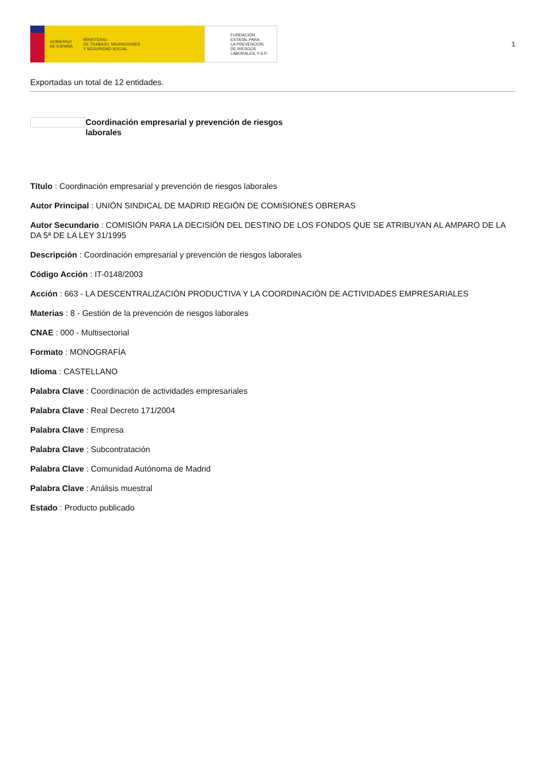GOBIERNO
DE ESPAÑA MINISTERIO
DE TRABAJO, MIGRACIONES
Y SEGURIDAD SOCIAL
FUNDACIÓN
ESTATAL PARA
LA PREVENCIÓN
DE RIESGOS
LABORALES, F.S.P.
1
Exportadas un total de 12 entidades.
Coordinación empresarial y prevención de riesgos laborales
Título : Coordinación empresarial y prevención de riesgos laborales
Autor Principal : UNIÓN SINDICAL DE MADRID REGIÓN DE COMISIONES OBRERAS
Autor Secundario : COMISIÓN PARA LA DECISIÓN DEL DESTINO DE LOS FONDOS QUE SE ATRIBUYAN AL AMPARO DE LA DA 5ª DE LA LEY 31/1995
Descripción : Coordinación empresarial y prevención de riesgos laborales
Código Acción : IT-0148/2003
Acción : 663 - LA DESCENTRALIZACIÓN PRODUCTIVA Y LA COORDINACIÓN DE ACTIVIDADES EMPRESARIALES
Materias : 8 - Gestión de la prevención de riesgos laborales
CNAE : 000 - Multisectorial
Formato : MONOGRAFÍA
Idioma : CASTELLANO
Palabra Clave : Coordinación de actividades empresariales
Palabra Clave : Real Decreto 171/2004
Palabra Clave : Empresa
Palabra Clave : Subcontratación
Palabra Clave : Comunidad Autónoma de Madrid
Palabra Clave : Análisis muestral
Estado : Producto publicado